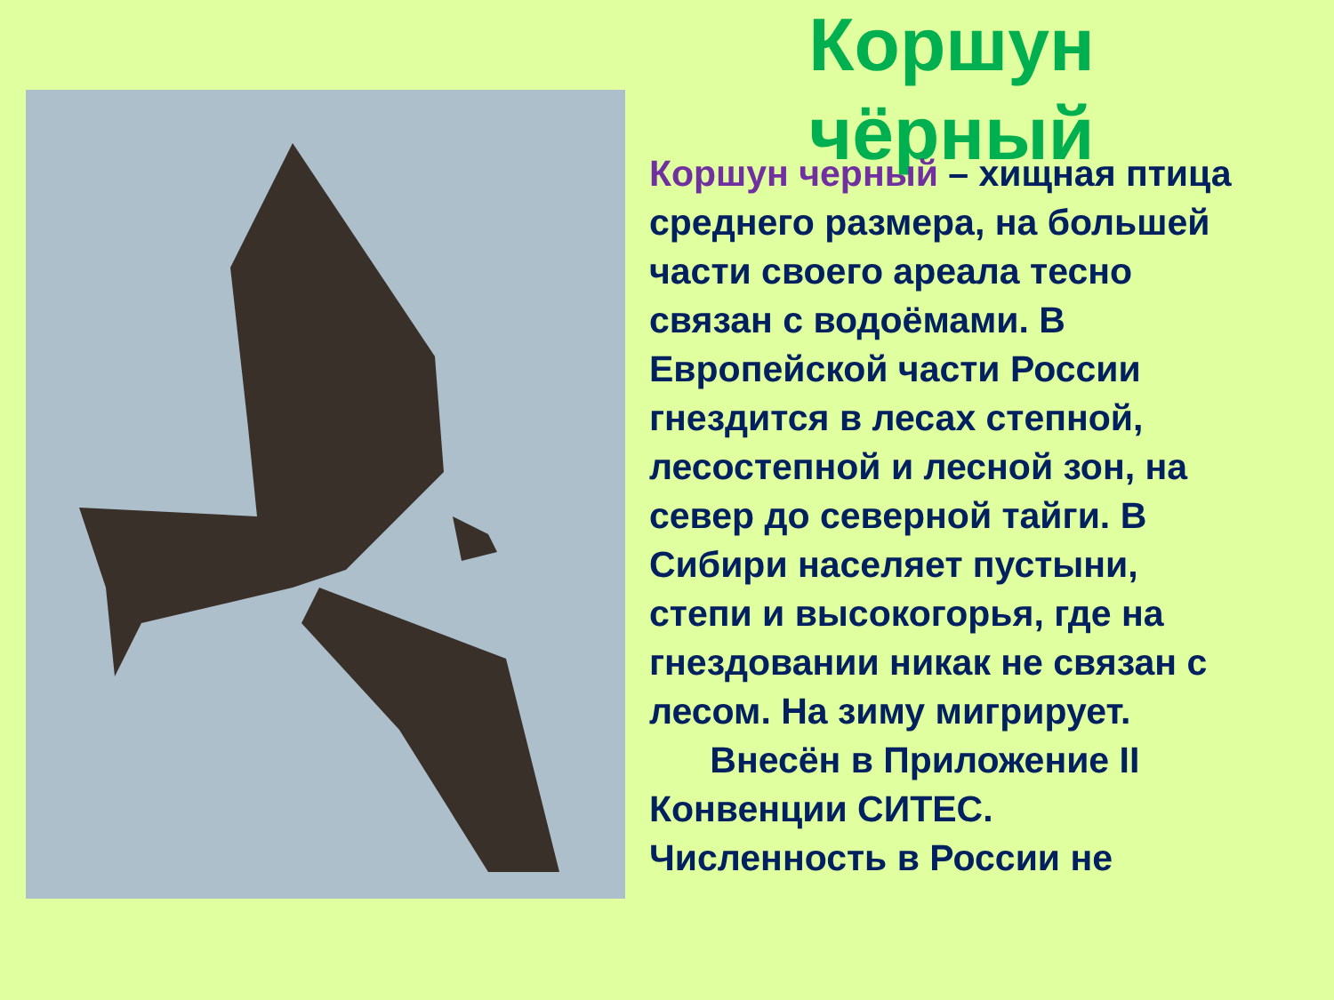Коршун чёрный
Коршун черный – хищная птица среднего размера, на большей части своего ареала тесно связан с водоёмами. В Европейской части России гнездится в лесах степной, лесостепной и лесной зон, на север до северной тайги. В Сибири населяет пустыни, степи и высокогорья, где на гнездовании никак не связан с лесом. На зиму мигрирует.
Внесён в Приложение II Конвенции СИТЕС. Численность в России не